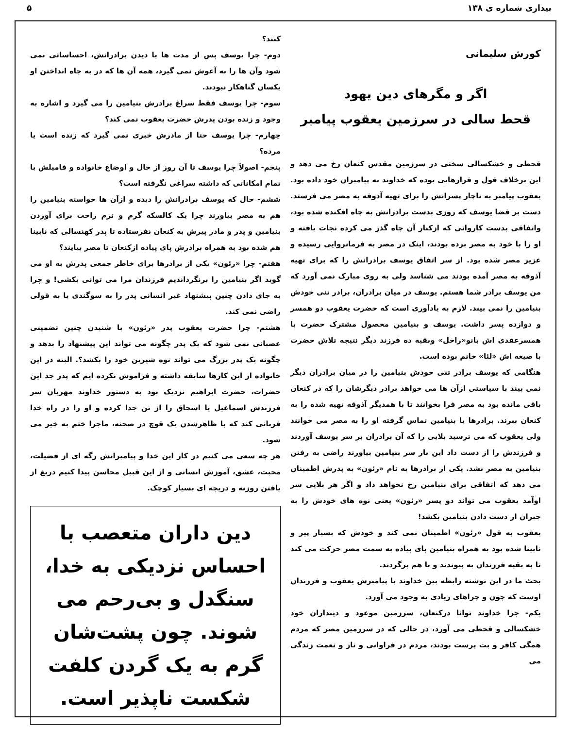بیداری شماره ی ۱۳۸ ۵
کورش سلیمانی
اگر و مگرهای دین یهود
قحط سالی در سرزمین یعقوب پیامبر
قحطی و خشکسالی سختی در سرزمین مقدس کنعان رخ می دهد و این برخلاف قول و قرارهایی بوده که خداوند به پیامبران خود داده بود. یعقوب پیامبر به ناچار پسرانش را برای تهیه آذوقه به مصر می فرستد. دست بر قضا یوسف که روزی بدست برادرانش به چاه افکنده شده بود، واتفاقی بدست کاروانی که ازکنار آن چاه گذر می کرده نجات یافته و او را با خود به مصر برده بودند، اینک در مصر به فرمانروایی رسیده و عزیز مصر شده بود. از سر اتفاق یوسف برادرانش را که برای تهیه آذوقه به مصر آمده بودند می شناسد ولی به روی مبارک نمی آورد که من یوسف برادر شما هستم. یوسف در میان برادران، برادر تنی خودش بنیامین را نمی بیند. لازم به یادآوری است که حضرت یعقوب دو همسر و دوازده پسر داشت. یوسف و بنیامین محصول مشترک حضرت با همسرعقدی اش بانو«راحل» وبقیه ده فرزند دیگر نتیجه تلاش حضرت با صیغه اش «لئا» خانم بوده است.
هنگامی که یوسف برادر تنی خودش بنیامین را در میان برادران دیگر نمی بیند با سیاستی ازآن ها می خواهد برادر دیگرشان را که در کنعان باقی مانده بود به مصر فرا بخوانند تا با همدیگر آذوقه تهیه شده را به کنعان ببرند. برادرها با بنیامین تماس گرفته او را به مصر می خوانند ولی یعقوب که می ترسید بلایی را که آن برادران بر سر یوسف آوردند و فرزندش را از دست داد این بار سر بنیامین بیاورند راضی به رفتن بنیامین به مصر نشد. یکی از برادرها به نام «رئون» به پدرش اطمینان می دهد که اتفاقی برای بنیامین رخ نخواهد داد و اگر هر بلایی سر اوآمد یعقوب می تواند دو پسر «رئون» یعنی نوه های خودش را به جبران از دست دادن بنیامین بکشد!
یعقوب به قول «رئون» اطمینان نمی کند و خودش که بسیار پیر و نابینا شده بود به همراه بنیامین پای پیاده به سمت مصر حرکت می کند تا به بقیه فرزندان به پیوندند و با هم برگردند.
بحث ما در این نوشته رابطه بین خداوند با پیامبرش یعقوب و فرزندان اوست که چون و چراهای زیادی به وجود می آورد.
یکم- چرا خداوند توانا درکنعان، سرزمین موعود و دینداران خود خشکسالی و قحطی می آورد، در حالی که در سرزمین مصر که مردم همگی کافر و بت پرست بودند، مردم در فراوانی و ناز و نعمت زندگی می
کنند؟
دوم- چرا یوسف پس از مدت ها با دیدن برادرانش، احساساتی نمی شود وآن ها را به آغوش نمی گیرد، همه آن ها که در به چاه انداختن او یکسان گناهکار نبودند.
سوم- چرا یوسف فقط سراغ برادرش بنیامین را می گیرد و اشاره به وجود و زنده بودن پدرش حضرت یعقوب نمی کند؟
چهارم- چرا یوسف حتا از مادرش خبری نمی گیرد که زنده است یا مرده؟
پنجم- اصولاً چرا یوسف تا آن روز از حال و اوضاع خانواده و فامیلش با تمام امکاناتی که داشته سراغی نگرفته است؟
ششم- حال که یوسف برادرانش را دیده و ازآن ها خواسته بنیامین را هم به مصر بیاورند چرا یک کالسکه گرم و نرم راحت برای آوردن بنیامین و پدر و مادر پیرش به کنعان نفرستاده تا پدر کهنسالی که نابینا هم شده بود به همراه برادرش پای پیاده ازکنعان تا مصر بیایند؟
هفتم- چرا «رئون» یکی از برادرها برای خاطر جمعی پدرش به او می گوید اگر بنیامین را برنگرداندیم فرزندان مرا می توانی بکشی! و چرا به جای دادن چنین پیشنهاد غیر انسانی پدر را به سوگندی یا به قولی راضی نمی کند.
هشتم- چرا حضرت یعقوب پدر «رئون» با شنیدن چنین تضمینی عصبانی نمی شود که یک پدر چگونه می تواند این پیشنهاد را بدهد و چگونه یک پدر بزرگ می تواند نوه شیرین خود را بکشد؟. البته در این خانواده از این کارها سابقه داشته و فراموش نکرده ایم که پدر جد این حضرات، حضرت ابراهیم نزدیک بود به دستور خداوند مهربان سر فرزندش اسماعیل یا اسحاق را از تن جدا کرده و او را در راه خدا قربانی کند که با ظاهرشدن یک قوچ در صحنه، ماجرا ختم به خیر می شود.
هر چه سعی می کنیم در کار این خدا و پیامبرانش رگه ای از فضیلت، محبت، عشق، آموزش انسانی و از این قبیل محاسن پیدا کنیم دریغ از یافتن روزنه و دریچه ای بسیار کوچک.
دین داران متعصب با احساس نزدیکی به خدا، سنگدل و بی‌رحم می شوند. چون پشت‌شان گرم به یک گردن کلفت شکست ناپذیر است.